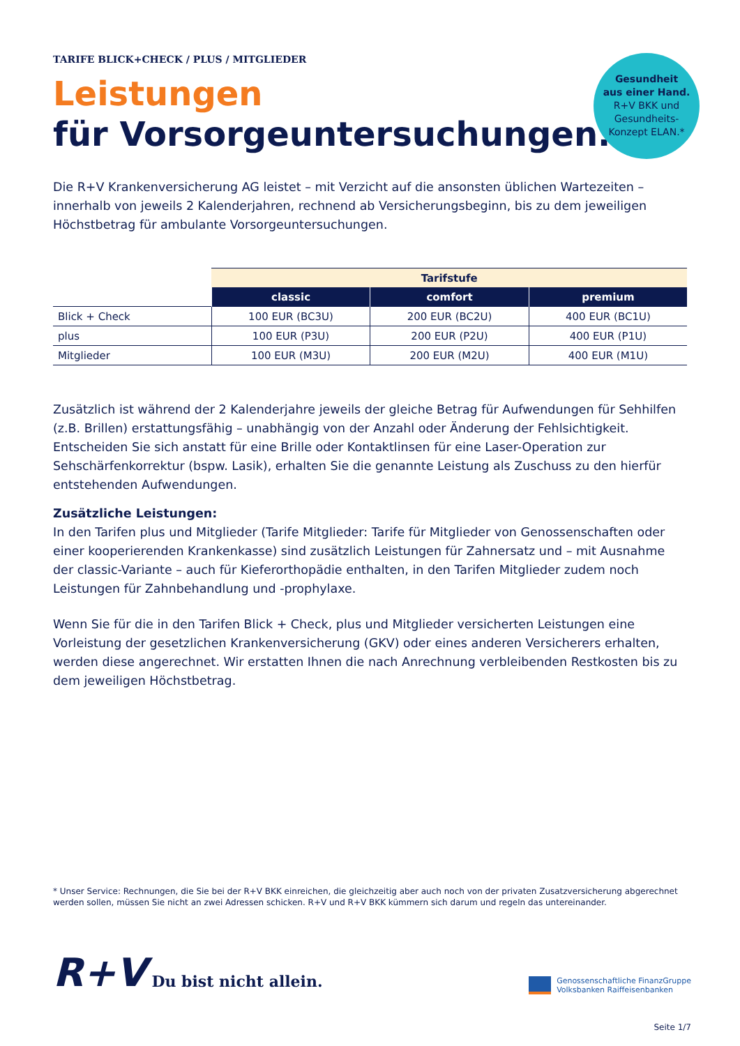TARIFE BLICK+CHECK / PLUS / MITGLIEDER
Leistungen
für Vorsorgeuntersuchungen.
Gesundheit
aus einer Hand.
R+V BKK und
Gesundheits-
Konzept ELAN.*
Die R+V Krankenversicherung AG leistet – mit Verzicht auf die ansonsten üblichen Wartezeiten – innerhalb von jeweils 2 Kalenderjahren, rechnend ab Versicherungsbeginn, bis zu dem jeweiligen Höchstbetrag für ambulante Vorsorgeuntersuchungen.
| | Tarifstufe | | |
| --- | --- | --- | --- |
| | classic | comfort | premium |
| Blick + Check | 100 EUR (BC3U) | 200 EUR (BC2U) | 400 EUR (BC1U) |
| plus | 100 EUR (P3U) | 200 EUR (P2U) | 400 EUR (P1U) |
| Mitglieder | 100 EUR (M3U) | 200 EUR (M2U) | 400 EUR (M1U) |
Zusätzlich ist während der 2 Kalenderjahre jeweils der gleiche Betrag für Aufwendungen für Sehhilfen (z.B. Brillen) erstattungsfähig – unabhängig von der Anzahl oder Änderung der Fehlsichtigkeit. Entscheiden Sie sich anstatt für eine Brille oder Kontaktlinsen für eine Laser-Operation zur Sehschärfenkorrektur (bspw. Lasik), erhalten Sie die genannte Leistung als Zuschuss zu den hierfür entstehenden Aufwendungen.
Zusätzliche Leistungen:
In den Tarifen plus und Mitglieder (Tarife Mitglieder: Tarife für Mitglieder von Genossenschaften oder einer kooperierenden Krankenkasse) sind zusätzlich Leistungen für Zahnersatz und – mit Ausnahme der classic-Variante – auch für Kieferorthopädie enthalten, in den Tarifen Mitglieder zudem noch Leistungen für Zahnbehandlung und -prophylaxe.
Wenn Sie für die in den Tarifen Blick + Check, plus und Mitglieder versicherten Leistungen eine Vorleistung der gesetzlichen Krankenversicherung (GKV) oder eines anderen Versicherers erhalten, werden diese angerechnet. Wir erstatten Ihnen die nach Anrechnung verbleibenden Restkosten bis zu dem jeweiligen Höchstbetrag.
* Unser Service: Rechnungen, die Sie bei der R+V BKK einreichen, die gleichzeitig aber auch noch von der privaten Zusatzversicherung abgerechnet werden sollen, müssen Sie nicht an zwei Adressen schicken. R+V und R+V BKK kümmern sich darum und regeln das untereinander.
R+V Du bist nicht allein.
Genossenschaftliche FinanzGruppe
Volksbanken Raiffeisenbanken
Seite 1/7